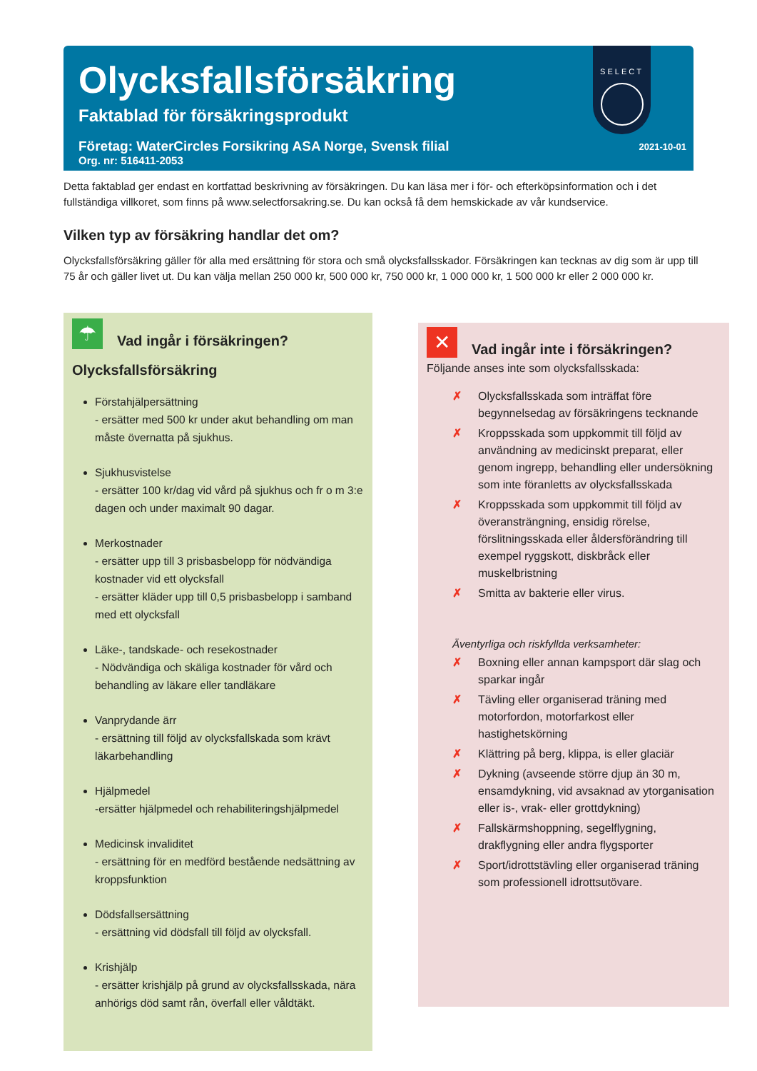Olycksfallsförsäkring
Faktablad för försäkringsprodukt
Företag: WaterCircles Forsikring ASA Norge, Svensk filial
Org. nr: 516411-2053
SELECT
2021-10-01
Detta faktablad ger endast en kortfattad beskrivning av försäkringen. Du kan läsa mer i för- och efterköpsinformation och i det fullständiga villkoret, som finns på www.selectforsakring.se. Du kan också få dem hemskickade av vår kundservice.
Vilken typ av försäkring handlar det om?
Olycksfallsförsäkring gäller för alla med ersättning för stora och små olycksfallsskador. Försäkringen kan tecknas av dig som är upp till 75 år och gäller livet ut. Du kan välja mellan 250 000 kr, 500 000 kr, 750 000 kr, 1 000 000 kr, 1 500 000 kr eller 2 000 000 kr.
☂
Vad ingår i försäkringen?
Olycksfallsförsäkring
Förstahjälpersättning
- ersätter med 500 kr under akut behandling om man måste övernatta på sjukhus.
Sjukhusvistelse
- ersätter 100 kr/dag vid vård på sjukhus och fr o m 3:e dagen och under maximalt 90 dagar.
Merkostnader
- ersätter upp till 3 prisbasbelopp för nödvändiga kostnader vid ett olycksfall
- ersätter kläder upp till 0,5 prisbasbelopp i samband med ett olycksfall
Läke-, tandskade- och resekostnader
- Nödvändiga och skäliga kostnader för vård och behandling av läkare eller tandläkare
Vanprydande ärr
- ersättning till följd av olycksfallskada som krävt läkarbehandling
Hjälpmedel
-ersätter hjälpmedel och rehabiliteringshjälpmedel
Medicinsk invaliditet
- ersättning för en medförd bestående nedsättning av kroppsfunktion
Dödsfallsersättning
- ersättning vid dödsfall till följd av olycksfall.
Krishjälp
- ersätter krishjälp på grund av olycksfallsskada, nära anhörigs död samt rån, överfall eller våldtäkt.
✕
Vad ingår inte i försäkringen?
Följande anses inte som olycksfallsskada:
✗ Olycksfallsskada som inträffat före begynnelsedag av försäkringens tecknande
✗ Kroppsskada som uppkommit till följd av användning av medicinskt preparat, eller genom ingrepp, behandling eller undersökning som inte föranletts av olycksfallsskada
✗ Kroppsskada som uppkommit till följd av överansträngning, ensidig rörelse, förslitningsskada eller åldersförändring till exempel ryggskott, diskbråck eller muskelbristning
✗ Smitta av bakterie eller virus.
Äventyrliga och riskfyllda verksamheter:
✗ Boxning eller annan kampsport där slag och sparkar ingår
✗ Tävling eller organiserad träning med motorfordon, motorfarkost eller hastighetskörning
✗ Klättring på berg, klippa, is eller glaciär
✗ Dykning (avseende större djup än 30 m, ensamdykning, vid avsaknad av ytorganisation eller is-, vrak- eller grottdykning)
✗ Fallskärmshoppning, segelflygning, drakflygning eller andra flygsporter
✗ Sport/idrottstävling eller organiserad träning som professionell idrottsutövare.